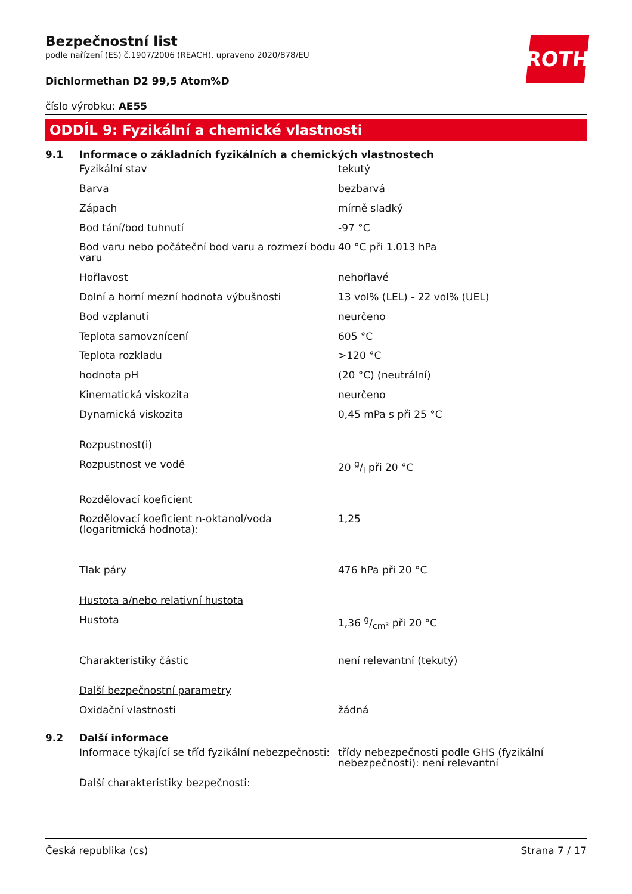ROTH
Bezpečnostní list
podle nařízení (ES) č.1907/2006 (REACH), upraveno 2020/878/EU
Dichlormethan D2 99,5 Atom%D
číslo výrobku: AE55
ODDÍL 9: Fyzikální a chemické vlastnosti
9.1 Informace o základních fyzikálních a chemických vlastnostech
| Fyzikální stav | tekutý |
| Barva | bezbarvá |
| Zápach | mírně sladký |
| Bod tání/bod tuhnutí | -97 °C |
| Bod varu nebo počáteční bod varu a rozmezí bodu varu | 40 °C při 1.013 hPa |
| Hořlavost | nehořlavé |
| Dolní a horní mezní hodnota výbušnosti | 13 vol% (LEL) - 22 vol% (UEL) |
| Bod vzplanutí | neurčeno |
| Teplota samovznícení | 605 °C |
| Teplota rozkladu | >120 °C |
| hodnota pH | (20 °C) (neutrální) |
| Kinematická viskozita | neurčeno |
| Dynamická viskozita | 0,45 mPa s při 25 °C |
| Rozpustnost(i) | |
| Rozpustnost ve vodě | 20 g/l při 20 °C |
| Rozdělovací koeficient | |
| Rozdělovací koeficient n-oktanol/voda (logaritmická hodnota): | 1,25 |
| Tlak páry | 476 hPa při 20 °C |
| Hustota a/nebo relativní hustota | |
| Hustota | 1,36 g/cm³ při 20 °C |
| Charakteristiky částic | není relevantní (tekutý) |
| Další bezpečnostní parametry | |
| Oxidační vlastnosti | žádná |
9.2 Další informace
| Informace týkající se tříd fyzikální nebezpečnosti: | třídy nebezpečnosti podle GHS (fyzikální nebezpečnosti): není relevantní |
| Další charakteristiky bezpečnosti: | |
Česká republika (cs) Strana 7 / 17